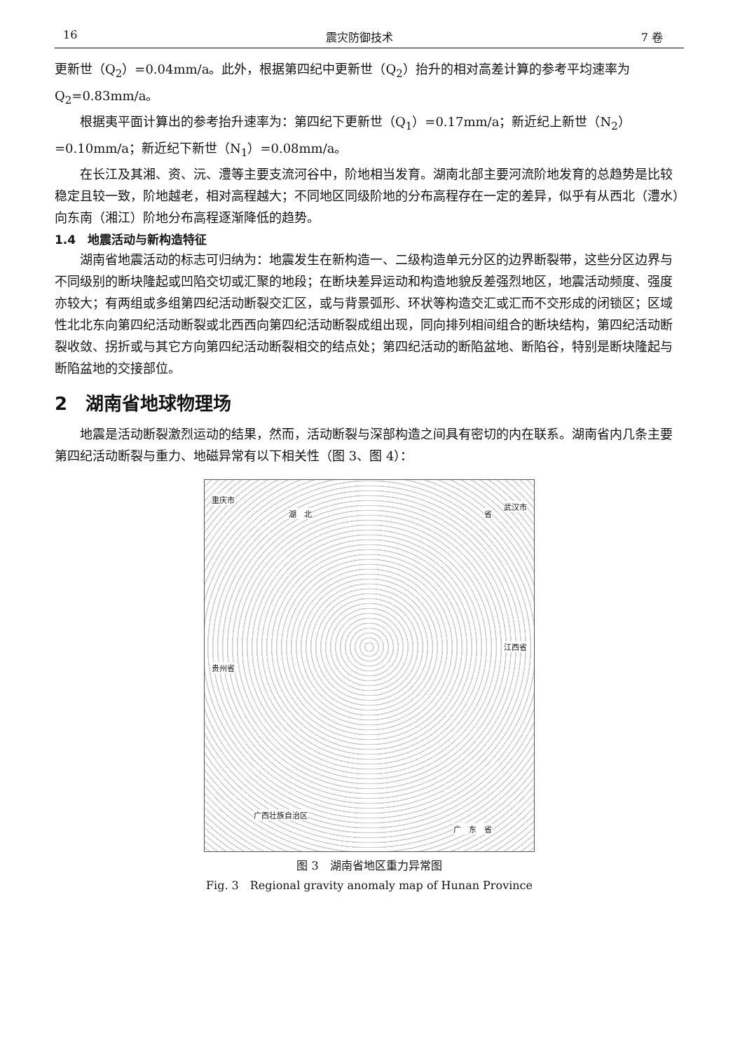16 震灾防御技术 7 卷
更新世（Q<sub>2</sub>）=0.04mm/a。此外，根据第四纪中更新世（Q<sub>2</sub>）抬升的相对高差计算的参考平均速率为 Q<sub>2</sub>=0.83mm/a。
根据夷平面计算出的参考抬升速率为：第四纪下更新世（Q<sub>1</sub>）=0.17mm/a；新近纪上新世（N<sub>2</sub>）=0.10mm/a；新近纪下新世（N<sub>1</sub>）=0.08mm/a。
在长江及其湘、资、沅、澧等主要支流河谷中，阶地相当发育。湖南北部主要河流阶地发育的总趋势是比较稳定且较一致，阶地越老，相对高程越大；不同地区同级阶地的分布高程存在一定的差异，似乎有从西北（澧水）向东南（湘江）阶地分布高程逐渐降低的趋势。
1.4　地震活动与新构造特征
湖南省地震活动的标志可归纳为：地震发生在新构造一、二级构造单元分区的边界断裂带，这些分区边界与不同级别的断块隆起或凹陷交切或汇聚的地段；在断块差异运动和构造地貌反差强烈地区，地震活动频度、强度亦较大；有两组或多组第四纪活动断裂交汇区，或与背景弧形、环状等构造交汇或汇而不交形成的闭锁区；区域性北北东向第四纪活动断裂或北西西向第四纪活动断裂成组出现，同向排列相间组合的断块结构，第四纪活动断裂收敛、拐折或与其它方向第四纪活动断裂相交的结点处；第四纪活动的断陷盆地、断陷谷，特别是断块隆起与断陷盆地的交接部位。
2　湖南省地球物理场
地震是活动断裂激烈运动的结果，然而，活动断裂与深部构造之间具有密切的内在联系。湖南省内几条主要第四纪活动断裂与重力、地磁异常有以下相关性（图 3、图 4）：
重庆市
湖　北 省
武汉市
贵州省
江西省
广西壮族自治区
广　东　省
图 3　湖南省地区重力异常图
Fig. 3　Regional gravity anomaly map of Hunan Province